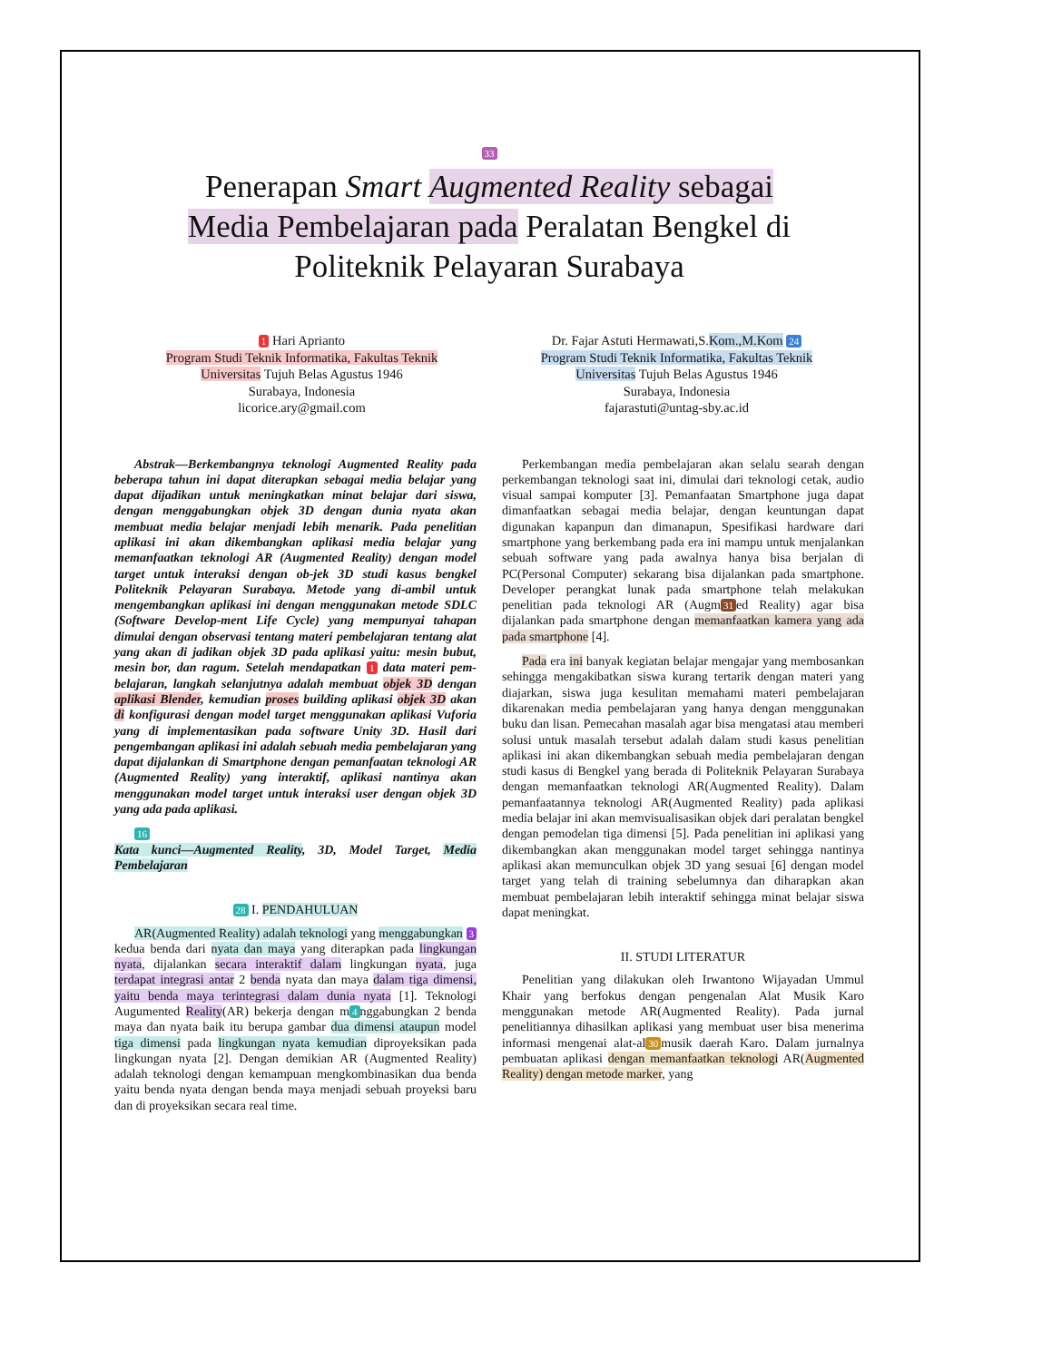33
Penerapan Smart Augmented Reality sebagai
Media Pembelajaran pada Peralatan Bengkel di
Politeknik Pelayaran Surabaya
1 Hari Aprianto
Program Studi Teknik Informatika, Fakultas Teknik
Universitas Tujuh Belas Agustus 1946
Surabaya, Indonesia
licorice.ary@gmail.com
Dr. Fajar Astuti Hermawati,S.Kom.,M.Kom 24
Program Studi Teknik Informatika, Fakultas Teknik
Universitas Tujuh Belas Agustus 1946
Surabaya, Indonesia
fajarastuti@untag-sby.ac.id
Abstrak—Berkembangnya teknologi Augmented Reality pada beberapa tahun ini dapat diterapkan sebagai media belajar yang dapat dijadikan untuk meningkatkan minat belajar dari siswa, dengan menggabungkan objek 3D dengan dunia nyata akan membuat media belajar menjadi lebih menarik. Pada penelitian aplikasi ini akan dikembangkan aplikasi media belajar yang memanfaatkan teknologi AR (Augmented Reality) dengan model target untuk interaksi dengan ob-jek 3D studi kasus bengkel Politeknik Pelayaran Surabaya. Metode yang di-ambil untuk mengembangkan aplikasi ini dengan menggunakan metode SDLC (Software Develop-ment Life Cycle) yang mempunyai tahapan dimulai dengan observasi tentang materi pembelajaran tentang alat yang akan di jadikan objek 3D pada aplikasi yaitu: mesin bubut, mesin bor, dan ragum. Setelah mendapatkan 1 data materi pem-belajaran, langkah selanjutnya adalah membuat objek 3D dengan aplikasi Blender, kemudian proses building aplikasi objek 3D akan di konfigurasi dengan model target menggunakan aplikasi Vuforia yang di implementasikan pada software Unity 3D. Hasil dari pengembangan aplikasi ini adalah sebuah media pembelajaran yang dapat dijalankan di Smartphone dengan pemanfaatan teknologi AR (Augmented Reality) yang interaktif, aplikasi nantinya akan menggunakan model target untuk interaksi user dengan objek 3D yang ada pada aplikasi.
16
Kata kunci—Augmented Reality, 3D, Model Target, Media Pembelajaran
28 I. PENDAHULUAN
AR(Augmented Reality) adalah teknologi yang menggabungkan 3 kedua benda dari nyata dan maya yang diterapkan pada lingkungan nyata, dijalankan secara interaktif dalam lingkungan nyata, juga terdapat integrasi antar 2 benda nyata dan maya dalam tiga dimensi, yaitu benda maya terintegrasi dalam dunia nyata [1]. Teknologi Augumented Reality(AR) bekerja dengan m 4 nggabungkan 2 benda maya dan nyata baik itu berupa gambar dua dimensi ataupun model tiga dimensi pada lingkungan nyata kemudian diproyeksikan pada lingkungan nyata [2]. Dengan demikian AR (Augmented Reality) adalah teknologi dengan kemampuan mengkombinasikan dua benda yaitu benda nyata dengan benda maya menjadi sebuah proyeksi baru dan di proyeksikan secara real time.
Perkembangan media pembelajaran akan selalu searah dengan perkembangan teknologi saat ini, dimulai dari teknologi cetak, audio visual sampai komputer [3]. Pemanfaatan Smartphone juga dapat dimanfaatkan sebagai media belajar, dengan keuntungan dapat digunakan kapanpun dan dimanapun, Spesifikasi hardware dari smartphone yang berkembang pada era ini mampu untuk menjalankan sebuah software yang pada awalnya hanya bisa berjalan di PC(Personal Computer) sekarang bisa dijalankan pada smartphone. Developer perangkat lunak pada smartphone telah melakukan penelitian pada teknologi AR (Augm 31 ed Reality) agar bisa dijalankan pada smartphone dengan memanfaatkan kamera yang ada pada smartphone [4].
Pada era ini banyak kegiatan belajar mengajar yang membosankan sehingga mengakibatkan siswa kurang tertarik dengan materi yang diajarkan, siswa juga kesulitan memahami materi pembelajaran dikarenakan media pembelajaran yang hanya dengan menggunakan buku dan lisan. Pemecahan masalah agar bisa mengatasi atau memberi solusi untuk masalah tersebut adalah dalam studi kasus penelitian aplikasi ini akan dikembangkan sebuah media pembelajaran dengan studi kasus di Bengkel yang berada di Politeknik Pelayaran Surabaya dengan memanfaatkan teknologi AR(Augmented Reality). Dalam pemanfaatannya teknologi AR(Augmented Reality) pada aplikasi media belajar ini akan memvisualisasikan objek dari peralatan bengkel dengan pemodelan tiga dimensi [5]. Pada penelitian ini aplikasi yang dikembangkan akan menggunakan model target sehingga nantinya aplikasi akan memunculkan objek 3D yang sesuai [6] dengan model target yang telah di training sebelumnya dan diharapkan akan membuat pembelajaran lebih interaktif sehingga minat belajar siswa dapat meningkat.
II. STUDI LITERATUR
Penelitian yang dilakukan oleh Irwantono Wijayadan Ummul Khair yang berfokus dengan pengenalan Alat Musik Karo menggunakan metode AR(Augmented Reality). Pada jurnal penelitiannya dihasilkan aplikasi yang membuat user bisa menerima informasi mengenai alat-al 30 musik daerah Karo. Dalam jurnalnya pembuatan aplikasi dengan memanfaatkan teknologi AR(Augmented Reality) dengan metode marker, yang